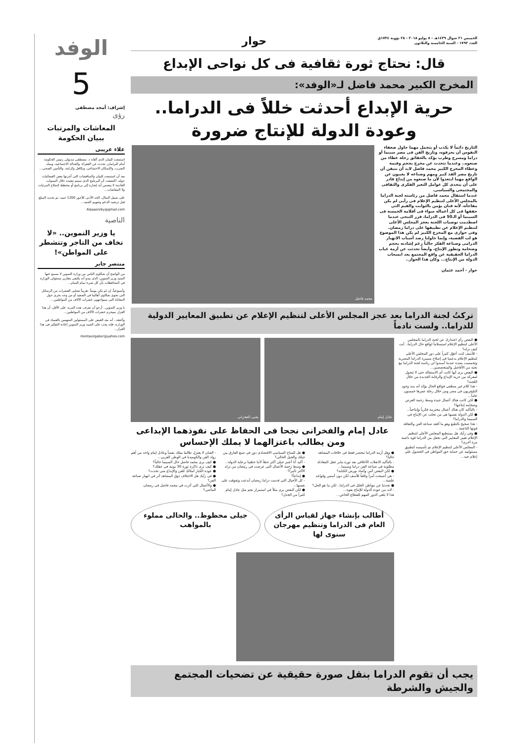الخميس ٢١ شوال ١٤٣٩هـ - ٥ يوليو ٢٠١٨ - ٢٨ بؤونة ١٧٣٤ق
العدد ١٧٩٢ - السنة الخامسة والثلاثون
حوار
قال: نحتاج ثورة ثقافية فى كل نواحى الإبداع
المخرج الكبير محمد فاضل لـ«الوفد»:
حرية الإبداع أحدثت خللاً فى الدراما.. وعودة الدولة للإنتاج ضرورة
التاريخ دائماً لا يكذب أو يتجمل مهما حاول ضعفاء النفوس أن يحرفوه، وتاريخ الفن فى مصر سينما أو دراما ومسرح وطرب يؤكد بالحقائق رحلة عطاء من صنعوه.. وعندما نتحدث عن مخرج بحجم وقيمة وعطاء المخرج الكبير محمد فاضل لابد أن نتيقن أن تاريخ مصر الفذ كبير ومهم وصناعه لا يغيبون عن الواقع مهما ابتعدوا لأن ما صنعوه من إبداع قادر على أن يتحدى كل عوامل التغير الفكرى والثقافى والمجتمعى والسياسى.
عندما استقال محمد فاضل من رئاسته لجنة الدراما بالمجلس الأعلى لتنظيم الإعلام فى رأيى لم يكن مفاجأة، لأنه فنان يؤمن بالثوابت والقيم التى حققها فى كل أعماله سواء فى أفلامه الخمسة فى السينما أو الـ50 فى الدراما، قرر التنحى عندما اصطدمت توصيات اللجنة بعجز المجلس الأعلى لتنظيم الإعلام عن تطبيقها على دراما رمضان.
وفى حوارى مع المخرج الكبير لم يكن هذا الموضوع هو لب القضية، وإنما حاولنا رصد أسباب الانهيار الدرامى وصناعة الفكر حالياً رغم إشادته بحجم وضخامة وتطور الإنتاج، وأيضاً تحدثت عن أزمة غياب الدراما الحقيقية عن واقع المجتمع بعد انسحاب الدولة من الإنتاج... وكان هذا الحوار..
حوار - أحمد عثمان
محمد فاضل
تركتُ لجنة الدراما بعد عجز المجلس الأعلى لتنظيم الإعلام عن تطبيق المعايير الدولية للدراما.. ولست نادماً
● البعض رأى اعتذارك عن لجنة الدراما بالمجلس الأعلى لتنظيم الإعلام استسلاماً لواقع حال الدراما.. أنت كيف تراه؟
- للأسف كنت أعوّل كثيراً على دور المجلس الأعلى لتنظيم الإعلام بدعمنا فى إصلاح مسيرة الدراما المصرية وتحمست بشدة عندما أسندوا لى رئاسة لجنة الدراما مع نخبة من الأفاضل والمتخصصين...
● البعض يرى أنها كانت أى الاستقالة حتى لا تتحول لمعركة بين حرية الإبداع والرقابة الجديدة من خلال اللجنة؟
- هذا كلام غير منطقى فواقع الحال يؤكد أنه منذ وجود التليفزيون فى مصر ومن خلال رحلة عمرها خمسون عاماً...
● لكن كانت هناك أعمال جيدة وسط زحمة العرض وضخامة إنتاجها؟
- بالتأكيد كان هناك أعمال محترمة فكرياً وإنتاجياً...
● لكن الدولة نفسها هى من تخلت عن الإنتاج فى السينما والدراما؟
- هذا صحيح بالطبع وهو ما أفقد صناعة الفن والثقافة قوتها الناعمة...
● وفى رأيك هل يستطيع المجلس الأعلى لتنظيم الإعلام تغيير المعايير التى تجعل من الدراما قوة ناعمة مرة أخرى؟
- المجلس الأعلى لتنظيم الإعلام تم تأسيسه لتطبيق مسئوليته عن حماية حق المواطن فى الحصول على إعلام جيد...
عادل إمام يحيى الفخرانى
عادل إمام والفخرانى نجحا فى الحفاظ على نفوذهما الإبداعى ومن يطالب باعتزالهما لا يملك الإحساس
● وهل أزمة الدراما تنحصر فقط فى خلافات المشاهد حالياً؟
- بالتأكيد الانفلات الأخلاقى بعد ثورة يناير جعل المعادلة مطلوبة فى صناعة الفن دراما وسينما...
● لكن البعض أثنى وأشاد بورش الكتابة؟
- هى أصبحت أمراً واقعاً للأسف لكن دون أسس وقواعد علمية...
● تحدثنا عن مواطن الخلل فى الدراما.. لكن ما هو الحل؟
- لابد من عودة الدولة للإنتاج بقوة...
هذا لا يلغى الدور المهم للقطاع الخاص...
● هل للمناخ السياسى الاقتصادى دور فى صنع الفارق بين جيلك والجيل الحالى؟
- أكيد أنا أعتبر جيلى أكثر حظاً لأننا حظينا برعاية الدولة...
● وسط زحمة الأعمال التى عرضت فى رمضان من تراه الأكثر تأثيراً؟
● إبداعاً؟
- كل الأجيال التى قدمت دراما رمضان أبدعت وتفوقت على نفسها...
● لكن البعض يرى مثلاً فى استمرار نجم مثل عادل إمام كثيراً من الجدل؟
- الفنان لا يعتزل طالما يملك نفساً وعادل إمام واحد من أهم رواد الفن والكوميديا فى الوطن العربى...
● كيف يرى محمد فاضل حال السينما حالياً؟
● كيف ترى ذاكرة ثورة 30 يونية فى عقلك؟
● عودة الكبار أمثالك للفن والإبداع متى تحدث؟
● فى رأيك هل الاختلاف ذوق المشاهد أثر فى انهيار صناعة الفن؟
● والأعمال التى أثرت فى محمد فاضل فى رمضان الماضى؟
أطالب بإنشاء جهاز لقياس الرأى العام فى الدراما وتنظيم مهرجان سنوى لها
جيلى محظوظ.. والحالى مملوء بالمواهب
يجب أن تقوم الدراما بنقل صورة حقيقية عن تضحيات المجتمع والجيش والشرطة
الوفد
5
إشراف: أمجد مصطفى
رؤى
المعاشات والمرتبات ببيان الحكومة
علاء عريبى
استمعت للبيان الذى ألقاه د. مصطفى مدبولى رئيس الحكومة أمام البرلمان، تحدث عن الفقراء، والعدالة الاجتماعية، ومياه الشرب، والإسكان الاجتماعى، وتكافل وكرامة، والتأمين الصحى...
بعد أن استمعت للبيان والمناقشات التى أجرتها بعض الفضائيات حوله، اكتشفت أن البرنامج الذى سيتم تنفيذه خلال السنوات القادمة لا يتضمن أية إشارة إلى برنامج أو مخطط لإصلاح المرتبات ولا المعاشات...
على سبيل المثال، الحد الأدنى للأجور 1200 جنيه، تم تحديد المبلغ قبل ترشيد الدعم وتعويم الجنيه...
Alaaaoreby@gmail.com
الناصية
يا وزير التموين.. «لا تخاف من التاجر وتتشطر على المواطن»!
منتصر جابر
من الواضح أن شكاوى الناس من وزارة التموين لا يسمع عنها السيد وزير التموين، الذى يبدو أنه يكتفى بتقارير مسئولى الوزارة فى المحافظات بأن كل شىء تمام التمام...
وأسبوعياً، إن لم يكن يومياً، تقريباً تصلنى العشرات من الرسائل التى تحوى شكاوى أهالينا فى الصعيد أو من وجه بحرى حول المعاناة التى سيواجهون عشرات الآلاف من المواطنين...
يا وزير التموين.. أرجو أن تعرف، هذه المرة، على الأقل، أن هذا القرار سيحرم عشرات الآلاف من المواطنين...
وأعتقد.. أنه بعد القبض على المسئولين المتهمين بالفساد فى الوزارة، فإنه يجب على السيد وزير التموين إعادة التفكير فى هذا القرار...
montasirgaber@yahoo.com